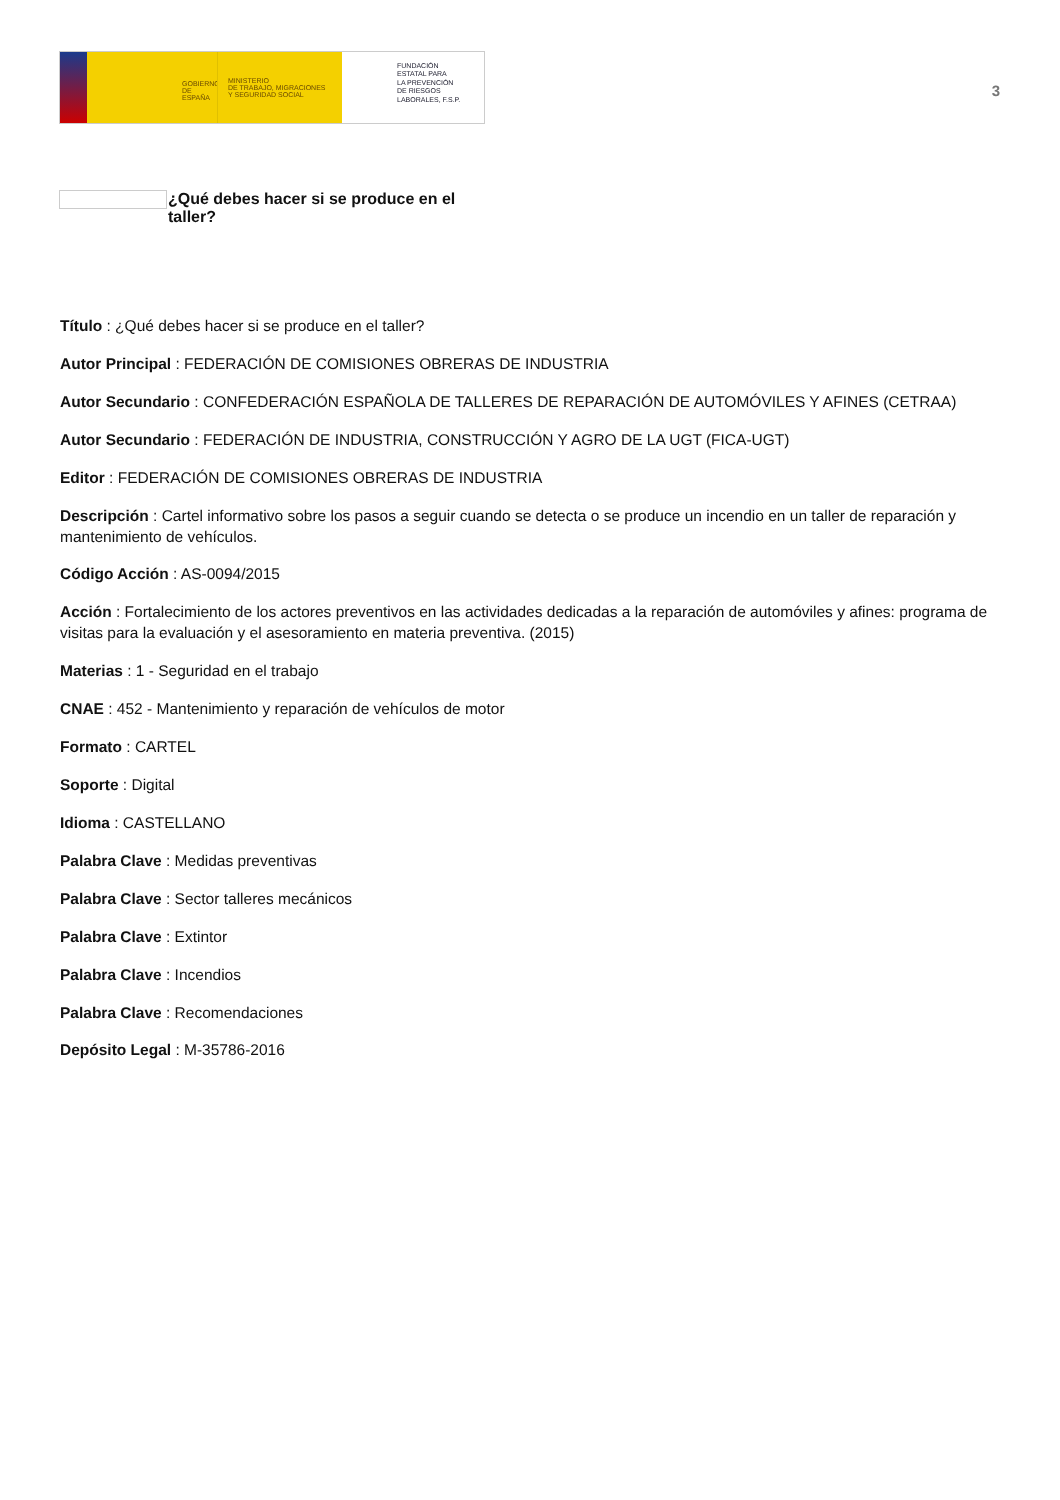GOBIERNO
DE ESPAÑA
MINISTERIO
DE TRABAJO, MIGRACIONES
Y SEGURIDAD SOCIAL
FUNDACIÓN
ESTATAL PARA
LA PREVENCIÓN
DE RIESGOS
LABORALES, F.S.P.
3
¿Qué debes hacer si se produce en el
taller?
Título : ¿Qué debes hacer si se produce en el taller?
Autor Principal : FEDERACIÓN DE COMISIONES OBRERAS DE INDUSTRIA
Autor Secundario : CONFEDERACIÓN ESPAÑOLA DE TALLERES DE REPARACIÓN DE AUTOMÓVILES Y AFINES (CETRAA)
Autor Secundario : FEDERACIÓN DE INDUSTRIA, CONSTRUCCIÓN Y AGRO DE LA UGT (FICA-UGT)
Editor : FEDERACIÓN DE COMISIONES OBRERAS DE INDUSTRIA
Descripción : Cartel informativo sobre los pasos a seguir cuando se detecta o se produce un incendio en un taller de reparación y mantenimiento de vehículos.
Código Acción : AS-0094/2015
Acción : Fortalecimiento de los actores preventivos en las actividades dedicadas a la reparación de automóviles y afines: programa de visitas para la evaluación y el asesoramiento en materia preventiva. (2015)
Materias : 1 - Seguridad en el trabajo
CNAE : 452 - Mantenimiento y reparación de vehículos de motor
Formato : CARTEL
Soporte : Digital
Idioma : CASTELLANO
Palabra Clave : Medidas preventivas
Palabra Clave : Sector talleres mecánicos
Palabra Clave : Extintor
Palabra Clave : Incendios
Palabra Clave : Recomendaciones
Depósito Legal : M-35786-2016